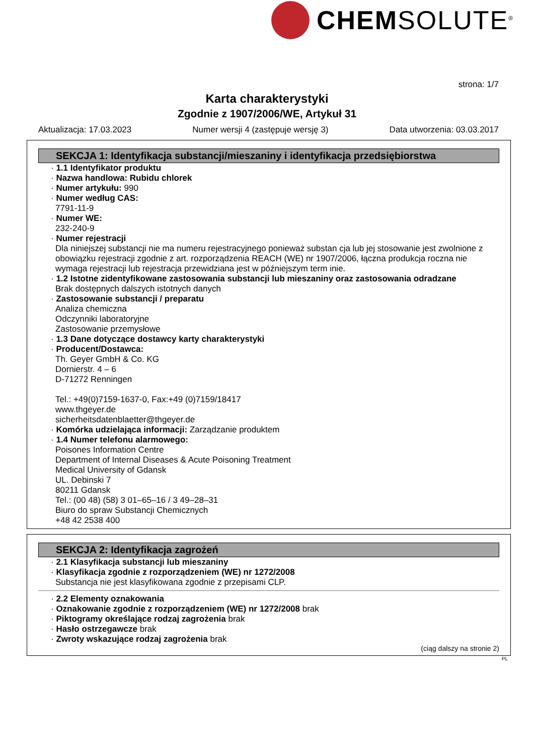CHEMSOLUTE<sup>®</sup>
strona: 1/7
Karta charakterystyki
Zgodnie z 1907/2006/WE, Artykuł 31
Aktualizacja: 17.03.2023 Numer wersji 4 (zastępuje wersję 3) Data utworzenia: 03.03.2017
SEKCJA 1: Identyfikacja substancji/mieszaniny i identyfikacja przedsiębiorstwa
· 1.1 Identyfikator produktu
· Nazwa handlowa: Rubidu chlorek
· Numer artykułu: 990
· Numer według CAS:
7791-11-9
· Numer WE:
232-240-9
· Numer rejestracji
Dla niniejszej substancji nie ma numeru rejestracyjnego ponieważ substan cja lub jej stosowanie jest zwolnione z obowiązku rejestracji zgodnie z art. rozporządzenia REACH (WE) nr 1907/2006, łączna produkcja roczna nie wymaga rejestracji lub rejestracja przewidziana jest w późniejszym term inie.
· 1.2 Istotne zidentyfikowane zastosowania substancji lub mieszaniny oraz zastosowania odradzane
Brak dostępnych dalszych istotnych danych
· Zastosowanie substancji / preparatu
Analiza chemiczna
Odczynniki laboratoryjne
Zastosowanie przemysłowe
· 1.3 Dane dotyczące dostawcy karty charakterystyki
· Producent/Dostawca:
Th. Geyer GmbH & Co. KG
Dornierstr. 4 – 6
D-71272 Renningen
Tel.: +49(0)7159-1637-0, Fax:+49 (0)7159/18417
www.thgeyer.de
sicherheitsdatenblaetter@thgeyer.de
· Komórka udzielająca informacji: Zarządzanie produktem
· 1.4 Numer telefonu alarmowego:
Poisones Information Centre
Department of Internal Diseases & Acute Poisoning Treatment
Medical University of Gdansk
UL. Debinski 7
80211 Gdansk
Tel.: (00 48) (58) 3 01–65–16 / 3 49–28–31
Biuro do spraw Substancji Chemicznych
+48 42 2538 400
SEKCJA 2: Identyfikacja zagrożeń
· 2.1 Klasyfikacja substancji lub mieszaniny
· Klasyfikacja zgodnie z rozporządzeniem (WE) nr 1272/2008
Substancja nie jest klasyfikowana zgodnie z przepisami CLP.
· 2.2 Elementy oznakowania
· Oznakowanie zgodnie z rozporządzeniem (WE) nr 1272/2008 brak
· Piktogramy określające rodzaj zagrożenia brak
· Hasło ostrzegawcze brak
· Zwroty wskazujące rodzaj zagrożenia brak
(ciąg dalszy na stronie 2)
PL